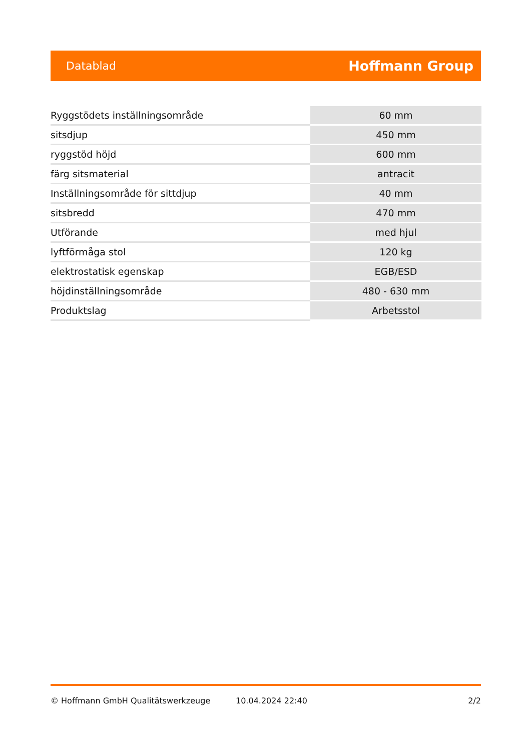Datablad Hoffmann Group
| Ryggstödets inställningsområde | 60 mm |
| sitsdjup | 450 mm |
| ryggstöd höjd | 600 mm |
| färg sitsmaterial | antracit |
| Inställningsområde för sittdjup | 40 mm |
| sitsbredd | 470 mm |
| Utförande | med hjul |
| lyftförmåga stol | 120 kg |
| elektrostatisk egenskap | EGB/ESD |
| höjdinställningsområde | 480 - 630 mm |
| Produktslag | Arbetsstol |
© Hoffmann GmbH Qualitätswerkzeuge 10.04.2024 22:40 2/2